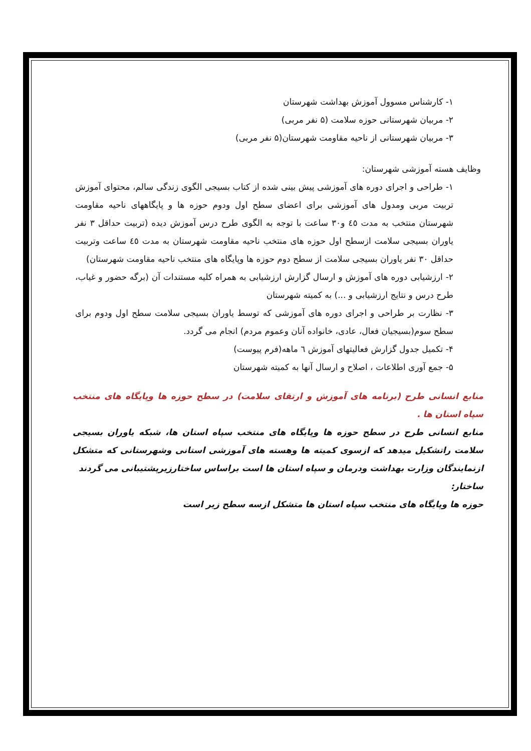۱- کارشناس مسوول آموزش بهداشت شهرستان
۲- مربیان شهرستانی حوزه سلامت (۵ نفر مربی)
۳- مربیان شهرستانی از ناحیه مقاومت شهرستان(۵ نفر مربی)
وظایف هسته آموزشی شهرستان:
۱- طراحی و اجرای دوره های آموزشی پیش بینی شده از کتاب بسیجی الگوی زندگی سالم، محتوای آموزش تربیت مربی ومدول های آموزشی برای اعضای سطح اول ودوم حوزه ها و پایگاههای ناحیه مقاومت شهرستان منتخب به مدت ٤٥ و۳۰ ساعت با توجه به الگوی طرح درس آموزش دیده (تربیت حداقل ۳ نفر یاوران بسیجی سلامت ازسطح اول حوزه های منتخب ناحیه مقاومت شهرستان به مدت ٤٥ ساعت وتربیت حداقل ۳۰ نفر یاوران بسیجی سلامت از سطح دوم حوزه ها وپایگاه های منتخب ناحیه مقاومت شهرستان)
۲- ارزشیابی دوره های آموزش و ارسال گزارش ارزشیابی به همراه کلیه مستندات آن (برگه حضور و غیاب، طرح درس و نتایج ارزشیابی و ...) به کمیته شهرستان
۳- نظارت بر طراحی و اجرای دوره های آموزشی که توسط یاوران بسیجی سلامت سطح اول ودوم برای سطح سوم(بسیجیان فعال، عادی، خانواده آنان وعموم مردم) انجام می گردد.
۴- تکمیل جدول گزارش فعالیتهای آموزش ٦ ماهه(فرم پیوست)
۵- جمع آوری اطلاعات ، اصلاح و ارسال آنها به کمیته شهرستان
منابع انسانی طرح (برنامه های آموزش و ارتقای سلامت) در سطح حوزه ها وپایگاه های منتخب سپاه استان ها .
منابع انسانی طرح در سطح حوزه ها وپایگاه های منتخب سپاه استان ها، شبکه یاوران بسیجی سلامت راتشکیل میدهد که ازسوی کمیته ها وهسته های آموزشی استانی وشهرستانی که متشکل ازنمایندگان وزارت بهداشت ودرمان و سپاه استان ها است براساس ساختارزیرپشتیبانی می گردند
ساختار:
حوزه ها وپایگاه های منتخب سپاه استان ها متشکل ازسه سطح زیر است